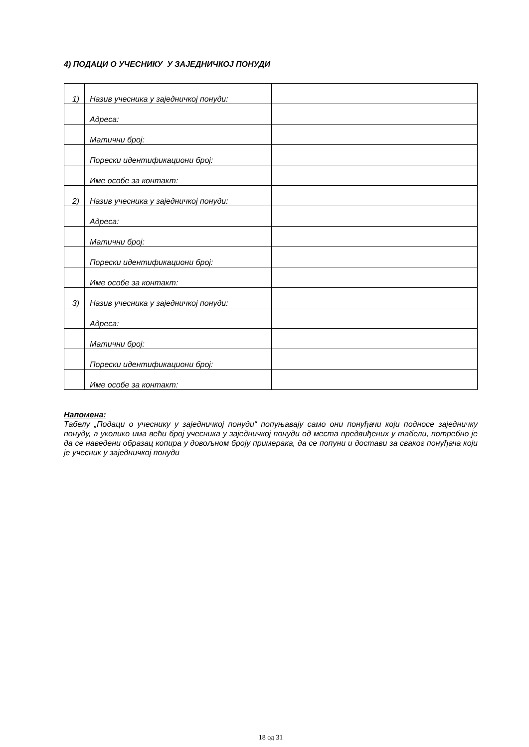4) ПОДАЦИ О УЧЕСНИКУ У ЗАЈЕДНИЧКОЈ ПОНУДИ
| 1) | Назив учесника у заједничкој понуди: | |
| | Адреса: | |
| | Матични број: | |
| | Порески идентификациони број: | |
| | Име особе за контакт: | |
| 2) | Назив учесника у заједничкој понуди: | |
| | Адреса: | |
| | Матични број: | |
| | Порески идентификациони број: | |
| | Име особе за контакт: | |
| 3) | Назив учесника у заједничкој понуди: | |
| | Адреса: | |
| | Матични број: | |
| | Порески идентификациони број: | |
| | Име особе за контакт: | |
Напомена:
Табелу „Подаци о учеснику у заједничкој понуди“ попуњавају само они понуђачи који подносе заједничку понуду, а уколико има већи број учесника у заједничкој понуди од места предвиђених у табели, потребно је да се наведени образац копира у довољном броју примерака, да се попуни и достави за сваког понуђача који је учесник у заједничкој понуди
18 од 31